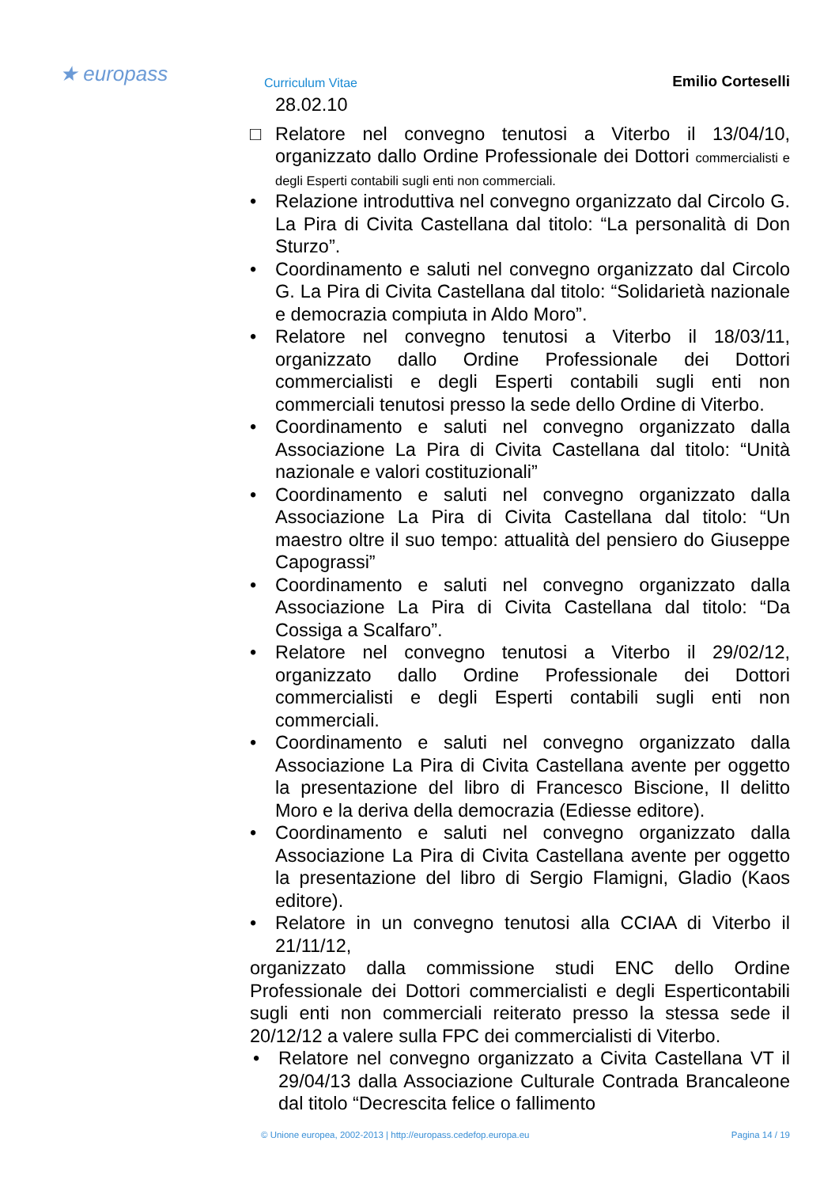★ europass Curriculum Vitae Emilio Corteselli
28.02.10
□ Relatore nel convegno tenutosi a Viterbo il 13/04/10, organizzato dallo Ordine Professionale dei Dottori commercialisti e degli Esperti contabili sugli enti non commerciali.
• Relazione introduttiva nel convegno organizzato dal Circolo G. La Pira di Civita Castellana dal titolo: “La personalità di Don Sturzo”.
• Coordinamento e saluti nel convegno organizzato dal Circolo G. La Pira di Civita Castellana dal titolo: “Solidarietà nazionale e democrazia compiuta in Aldo Moro”.
• Relatore nel convegno tenutosi a Viterbo il 18/03/11, organizzato dallo Ordine Professionale dei Dottori commercialisti e degli Esperti contabili sugli enti non commerciali tenutosi presso la sede dello Ordine di Viterbo.
• Coordinamento e saluti nel convegno organizzato dalla Associazione La Pira di Civita Castellana dal titolo: “Unità nazionale e valori costituzionali”
• Coordinamento e saluti nel convegno organizzato dalla Associazione La Pira di Civita Castellana dal titolo: “Un maestro oltre il suo tempo: attualità del pensiero do Giuseppe Capograssi”
• Coordinamento e saluti nel convegno organizzato dalla Associazione La Pira di Civita Castellana dal titolo: “Da Cossiga a Scalfaro”.
• Relatore nel convegno tenutosi a Viterbo il 29/02/12, organizzato dallo Ordine Professionale dei Dottori commercialisti e degli Esperti contabili sugli enti non commerciali.
• Coordinamento e saluti nel convegno organizzato dalla Associazione La Pira di Civita Castellana avente per oggetto la presentazione del libro di Francesco Biscione, Il delitto Moro e la deriva della democrazia (Ediesse editore).
• Coordinamento e saluti nel convegno organizzato dalla Associazione La Pira di Civita Castellana avente per oggetto la presentazione del libro di Sergio Flamigni, Gladio (Kaos editore).
• Relatore in un convegno tenutosi alla CCIAA di Viterbo il 21/11/12,
organizzato dalla commissione studi ENC dello Ordine Professionale dei Dottori commercialisti e degli Esperticontabili sugli enti non commerciali reiterato presso la stessa sede il 20/12/12 a valere sulla FPC dei commercialisti di Viterbo.
• Relatore nel convegno organizzato a Civita Castellana VT il 29/04/13 dalla Associazione Culturale Contrada Brancaleone dal titolo “Decrescita felice o fallimento
© Unione europea, 2002-2013 | http://europass.cedefop.europa.eu Pagina 14 / 19